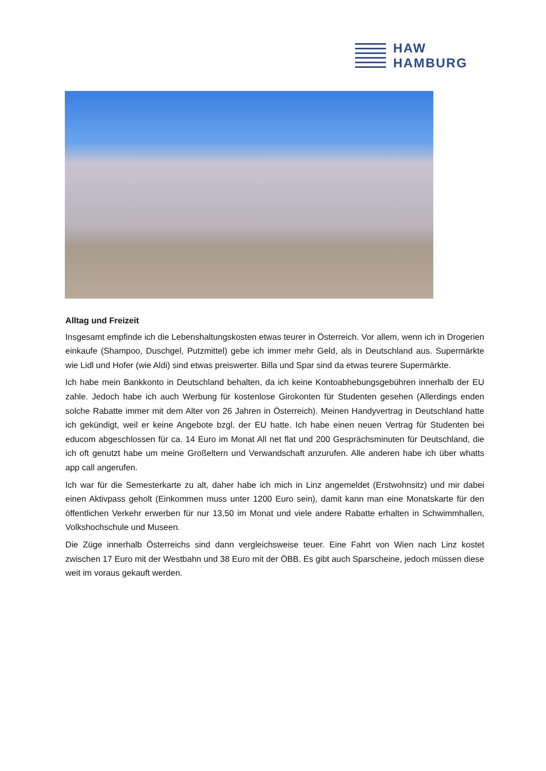HAW
HAMBURG
Alltag und Freizeit
Insgesamt empfinde ich die Lebenshaltungskosten etwas teurer in Österreich. Vor allem, wenn ich in Drogerien einkaufe (Shampoo, Duschgel, Putzmittel) gebe ich immer mehr Geld, als in Deutschland aus. Supermärkte wie Lidl und Hofer (wie Aldi) sind etwas preiswerter. Billa und Spar sind da etwas teurere Supermärkte.
Ich habe mein Bankkonto in Deutschland behalten, da ich keine Kontoabhebungsgebühren innerhalb der EU zahle. Jedoch habe ich auch Werbung für kostenlose Girokonten für Studenten gesehen (Allerdings enden solche Rabatte immer mit dem Alter von 26 Jahren in Österreich). Meinen Handyvertrag in Deutschland hatte ich gekündigt, weil er keine Angebote bzgl. der EU hatte. Ich habe einen neuen Vertrag für Studenten bei educom abgeschlossen für ca. 14 Euro im Monat All net flat und 200 Gesprächsminuten für Deutschland, die ich oft genutzt habe um meine Großeltern und Verwandschaft anzurufen. Alle anderen habe ich über whatts app call angerufen.
Ich war für die Semesterkarte zu alt, daher habe ich mich in Linz angemeldet (Erstwohnsitz) und mir dabei einen Aktivpass geholt (Einkommen muss unter 1200 Euro sein), damit kann man eine Monatskarte für den öffentlichen Verkehr erwerben für nur 13,50 im Monat und viele andere Rabatte erhalten in Schwimmhallen, Volkshochschule und Museen.
Die Züge innerhalb Österreichs sind dann vergleichsweise teuer. Eine Fahrt von Wien nach Linz kostet zwischen 17 Euro mit der Westbahn und 38 Euro mit der ÖBB. Es gibt auch Sparscheine, jedoch müssen diese weit im voraus gekauft werden.